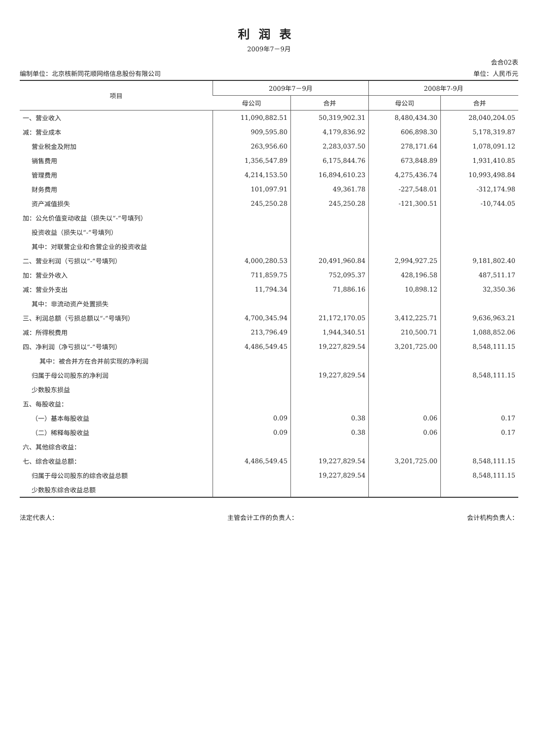利润表
2009年7－9月
会合02表
编制单位：北京核新同花顺网络信息股份有限公司 单位：人民币元
| 项目 | 2009年7－9月 | | 2008年7-9月 | |
| --- | --- | --- | --- | --- |
| | 母公司 | 合并 | 母公司 | 合并 |
| 一、营业收入 | 11,090,882.51 | 50,319,902.31 | 8,480,434.30 | 28,040,204.05 |
| 减：营业成本 | 909,595.80 | 4,179,836.92 | 606,898.30 | 5,178,319.87 |
| 营业税金及附加 | 263,956.60 | 2,283,037.50 | 278,171.64 | 1,078,091.12 |
| 销售费用 | 1,356,547.89 | 6,175,844.76 | 673,848.89 | 1,931,410.85 |
| 管理费用 | 4,214,153.50 | 16,894,610.23 | 4,275,436.74 | 10,993,498.84 |
| 财务费用 | 101,097.91 | 49,361.78 | -227,548.01 | -312,174.98 |
| 资产减值损失 | 245,250.28 | 245,250.28 | -121,300.51 | -10,744.05 |
| 加：公允价值变动收益（损失以“-”号填列） | | | | |
| 投资收益（损失以“-”号填列） | | | | |
| 其中：对联营企业和合营企业的投资收益 | | | | |
| 二、营业利润（亏损以“-”号填列） | 4,000,280.53 | 20,491,960.84 | 2,994,927.25 | 9,181,802.40 |
| 加：营业外收入 | 711,859.75 | 752,095.37 | 428,196.58 | 487,511.17 |
| 减：营业外支出 | 11,794.34 | 71,886.16 | 10,898.12 | 32,350.36 |
| 其中：非流动资产处置损失 | | | | |
| 三、利润总额（亏损总额以“-”号填列） | 4,700,345.94 | 21,172,170.05 | 3,412,225.71 | 9,636,963.21 |
| 减：所得税费用 | 213,796.49 | 1,944,340.51 | 210,500.71 | 1,088,852.06 |
| 四、净利润（净亏损以“-”号填列） | 4,486,549.45 | 19,227,829.54 | 3,201,725.00 | 8,548,111.15 |
| 其中：被合并方在合并前实现的净利润 | | | | |
| 归属于母公司股东的净利润 | | 19,227,829.54 | | 8,548,111.15 |
| 少数股东损益 | | | | |
| 五、每股收益： | | | | |
| （一）基本每股收益 | 0.09 | 0.38 | 0.06 | 0.17 |
| （二）稀释每股收益 | 0.09 | 0.38 | 0.06 | 0.17 |
| 六、其他综合收益： | | | | |
| 七、综合收益总额： | 4,486,549.45 | 19,227,829.54 | 3,201,725.00 | 8,548,111.15 |
| 归属于母公司股东的综合收益总额 | | 19,227,829.54 | | 8,548,111.15 |
| 少数股东综合收益总额 | | | | |
法定代表人： 主管会计工作的负责人： 会计机构负责人：